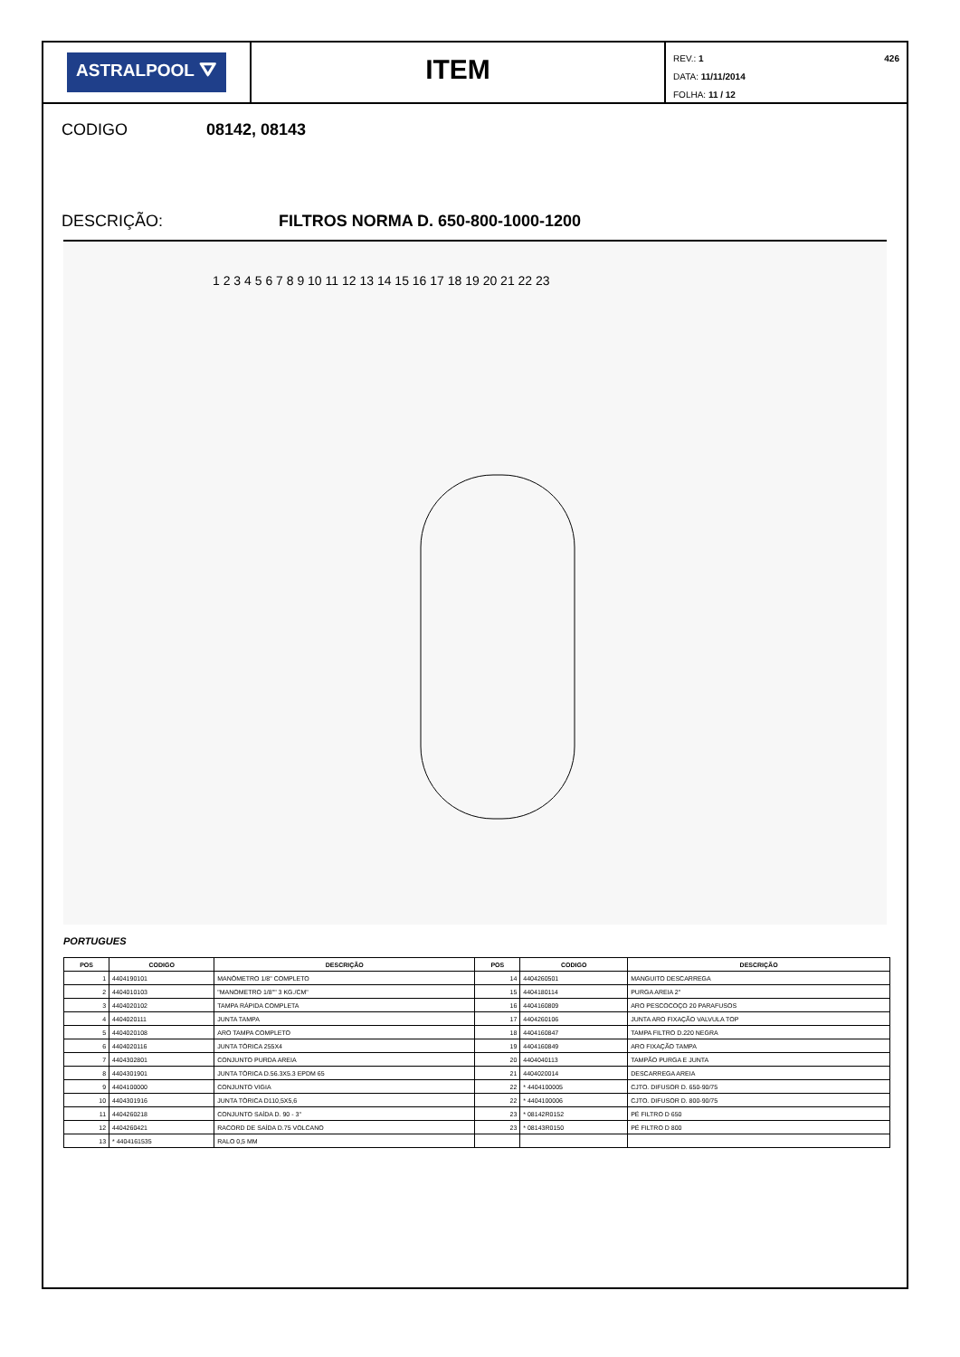ASTRALPOOL ⛛
ITEM
REV.: 1
DATA: 11/11/2014
FOLHA: 11 / 12
426
CODIGO 08142, 08143
DESCRIÇÃO: FILTROS NORMA D. 650-800-1000-1200
1 2 3 4 5 6 7 8 9 10 11 12 13 14 15 16 17 18 19 20 21 22 23
PORTUGUES
| POS | CODIGO | DESCRIÇÃO | POS | CODIGO | DESCRIÇÃO |
| --- | --- | --- | --- | --- | --- |
| 1 | 4404190101 | MANÓMETRO 1/8" COMPLETO | 14 | 4404260501 | MANGUITO DESCARREGA |
| 2 | 4404010103 | "MANOMETRO 1/8"" 3 KG./CM" | 15 | 4404180114 | PURGA AREIA 2" |
| 3 | 4404020102 | TAMPA RÁPIDA COMPLETA | 16 | 4404160809 | ARO PESCOCOÇO 20 PARAFUSOS |
| 4 | 4404020111 | JUNTA TAMPA | 17 | 4404260106 | JUNTA ARO FIXAÇÃO VALVULA TOP |
| 5 | 4404020108 | ARO TAMPA COMPLETO | 18 | 4404160847 | TAMPA FILTRO D.220 NEGRA |
| 6 | 4404020116 | JUNTA TÓRICA 255X4 | 19 | 4404160849 | ARO FIXAÇÃO TAMPA |
| 7 | 4404302801 | CONJUNTO PURDA AREIA | 20 | 4404040113 | TAMPÃO PURGA E JUNTA |
| 8 | 4404301901 | JUNTA TÓRICA D.56.3X5.3 EPDM 65 | 21 | 4404020014 | DESCARREGA AREIA |
| 9 | 4404100000 | CONJUNTO VIGIA | 22 | * 4404100005 | CJTO. DIFUSOR D. 650-90/75 |
| 10 | 4404301916 | JUNTA TÓRICA D110,5X5,6 | 22 | * 4404100006 | CJTO. DIFUSOR D. 800-90/75 |
| 11 | 4404260218 | CONJUNTO SAÍDA D. 90 - 3" | 23 | * 08142R0152 | PÉ FILTRO D 650 |
| 12 | 4404260421 | RACORD DE SAÍDA D.75 VOLCANO | 23 | * 08143R0150 | PÉ FILTRO D 800 |
| 13 | * 4404161535 | RALO 0,5 MM | | | |